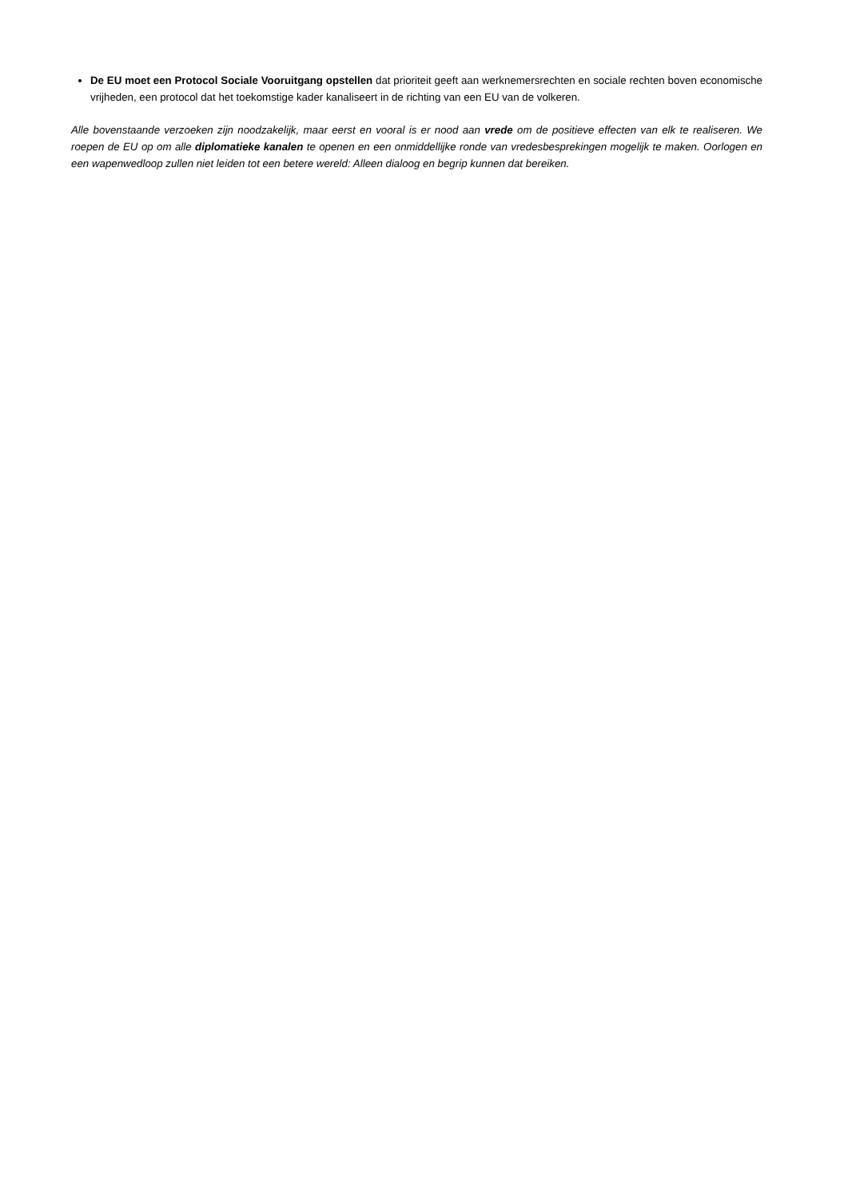De EU moet een Protocol Sociale Vooruitgang opstellen dat prioriteit geeft aan werknemersrechten en sociale rechten boven economische vrijheden, een protocol dat het toekomstige kader kanaliseert in de richting van een EU van de volkeren.
Alle bovenstaande verzoeken zijn noodzakelijk, maar eerst en vooral is er nood aan vrede om de positieve effecten van elk te realiseren. We roepen de EU op om alle diplomatieke kanalen te openen en een onmiddellijke ronde van vredesbesprekingen mogelijk te maken. Oorlogen en een wapenwedloop zullen niet leiden tot een betere wereld: Alleen dialoog en begrip kunnen dat bereiken.